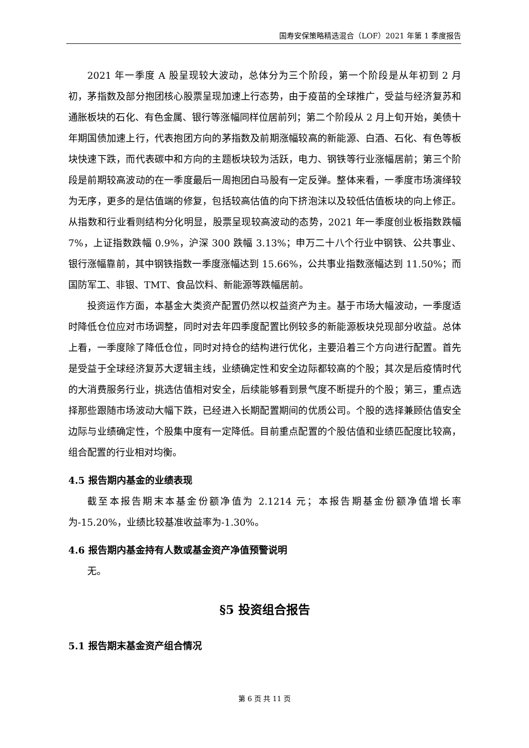国寿安保策略精选混合（LOF）2021 年第 1 季度报告
2021 年一季度 A 股呈现较大波动，总体分为三个阶段，第一个阶段是从年初到 2 月初，茅指数及部分抱团核心股票呈现加速上行态势，由于疫苗的全球推广，受益与经济复苏和通胀板块的石化、有色金属、银行等涨幅同样位居前列；第二个阶段从 2 月上旬开始，美债十年期国债加速上行，代表抱团方向的茅指数及前期涨幅较高的新能源、白酒、石化、有色等板块快速下跌，而代表碳中和方向的主题板块较为活跃，电力、钢铁等行业涨幅居前；第三个阶段是前期较高波动的在一季度最后一周抱团白马股有一定反弹。整体来看，一季度市场演绎较为无序，更多的是估值端的修复，包括较高估值的向下挤泡沫以及较低估值板块的向上修正。从指数和行业看则结构分化明显，股票呈现较高波动的态势，2021 年一季度创业板指数跌幅 7%，上证指数跌幅 0.9%，沪深 300 跌幅 3.13%；申万二十八个行业中钢铁、公共事业、银行涨幅靠前，其中钢铁指数一季度涨幅达到 15.66%，公共事业指数涨幅达到 11.50%；而国防军工、非银、TMT、食品饮料、新能源等跌幅居前。
投资运作方面，本基金大类资产配置仍然以权益资产为主。基于市场大幅波动，一季度适时降低仓位应对市场调整，同时对去年四季度配置比例较多的新能源板块兑现部分收益。总体上看，一季度除了降低仓位，同时对持仓的结构进行优化，主要沿着三个方向进行配置。首先是受益于全球经济复苏大逻辑主线，业绩确定性和安全边际都较高的个股；其次是后疫情时代的大消费服务行业，挑选估值相对安全，后续能够看到景气度不断提升的个股；第三，重点选择那些跟随市场波动大幅下跌，已经进入长期配置期间的优质公司。个股的选择兼顾估值安全边际与业绩确定性，个股集中度有一定降低。目前重点配置的个股估值和业绩匹配度比较高，组合配置的行业相对均衡。
4.5 报告期内基金的业绩表现
截至本报告期末本基金份额净值为 2.1214 元；本报告期基金份额净值增长率为-15.20%，业绩比较基准收益率为-1.30%。
4.6 报告期内基金持有人数或基金资产净值预警说明
无。
§5 投资组合报告
5.1 报告期末基金资产组合情况
第 6 页 共 11 页